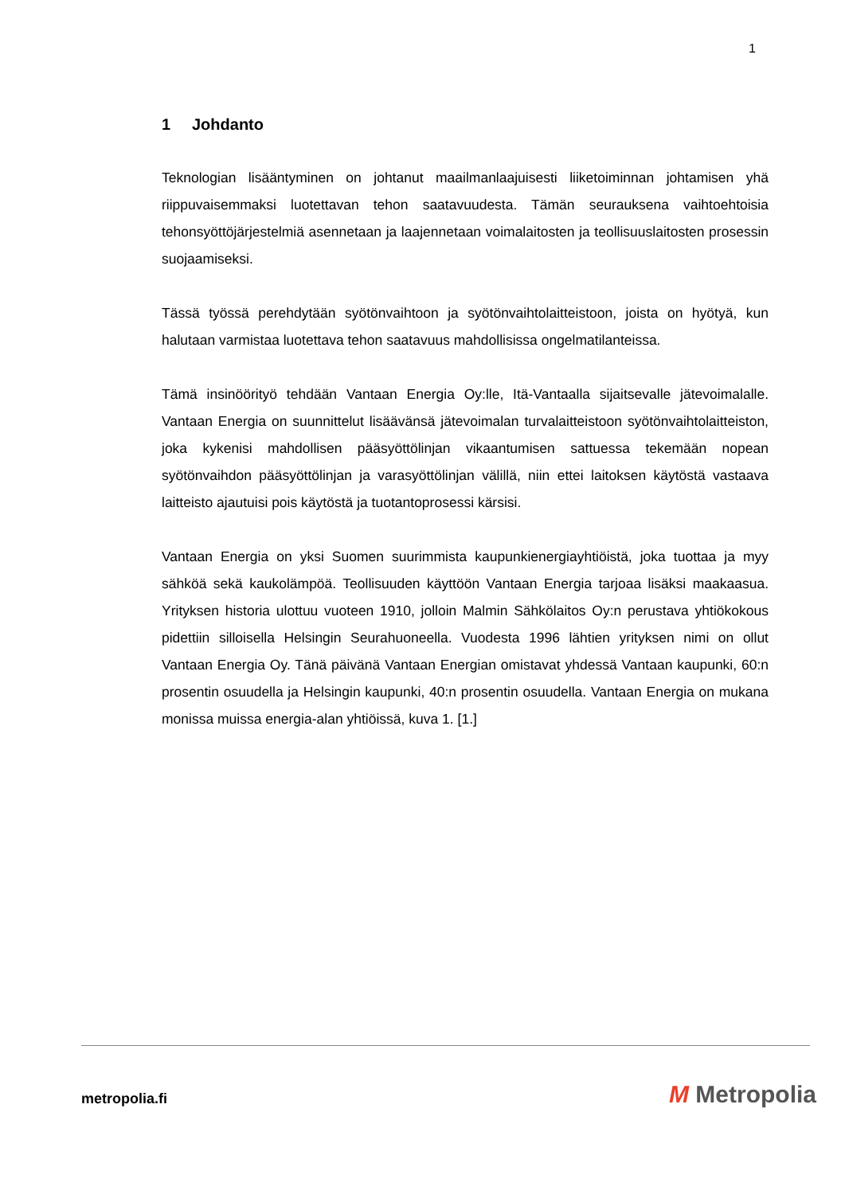1
1 Johdanto
Teknologian lisääntyminen on johtanut maailmanlaajuisesti liiketoiminnan johtamisen yhä riippuvaisemmaksi luotettavan tehon saatavuudesta. Tämän seurauksena vaihtoehtoisia tehonsyöttöjärjestelmiä asennetaan ja laajennetaan voimalaitosten ja teollisuuslaitosten prosessin suojaamiseksi.
Tässä työssä perehdytään syötönvaihtoon ja syötönvaihtolaitteistoon, joista on hyötyä, kun halutaan varmistaa luotettava tehon saatavuus mahdollisissa ongelmatilanteissa.
Tämä insinöörityö tehdään Vantaan Energia Oy:lle, Itä-Vantaalla sijaitsevalle jätevoimalalle. Vantaan Energia on suunnittelut lisäävänsä jätevoimalan turvalaitteistoon syötönvaihtolaitteiston, joka kykenisi mahdollisen pääsyöttölinjan vikaantumisen sattuessa tekemään nopean syötönvaihdon pääsyöttölinjan ja varasyöttölinjan välillä, niin ettei laitoksen käytöstä vastaava laitteisto ajautuisi pois käytöstä ja tuotantoprosessi kärsisi.
Vantaan Energia on yksi Suomen suurimmista kaupunkienergiayhtiöistä, joka tuottaa ja myy sähköä sekä kaukolämpöä. Teollisuuden käyttöön Vantaan Energia tarjoaa lisäksi maakaasua. Yrityksen historia ulottuu vuoteen 1910, jolloin Malmin Sähkölaitos Oy:n perustava yhtiökokous pidettiin silloisella Helsingin Seurahuoneella. Vuodesta 1996 lähtien yrityksen nimi on ollut Vantaan Energia Oy. Tänä päivänä Vantaan Energian omistavat yhdessä Vantaan kaupunki, 60:n prosentin osuudella ja Helsingin kaupunki, 40:n prosentin osuudella. Vantaan Energia on mukana monissa muissa energia-alan yhtiöissä, kuva 1. [1.]
metropolia.fi M Metropolia